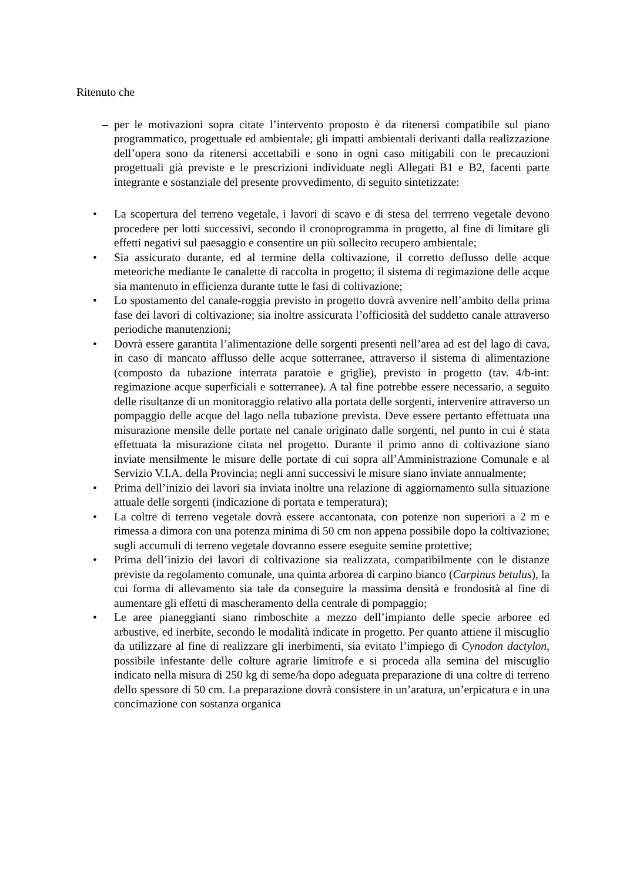Ritenuto che
– per le motivazioni sopra citate l’intervento proposto è da ritenersi compatibile sul piano programmatico, progettuale ed ambientale; gli impatti ambientali derivanti dalla realizzazione dell’opera sono da ritenersi accettabili e sono in ogni caso mitigabili con le precauzioni progettuali già previste e le prescrizioni individuate negli Allegati B1 e B2, facenti parte integrante e sostanziale del presente provvedimento, di seguito sintetizzate:
• La scopertura del terreno vegetale, i lavori di scavo e di stesa del terrreno vegetale devono procedere per lotti successivi, secondo il cronoprogramma in progetto, al fine di limitare gli effetti negativi sul paesaggio e consentire un più sollecito recupero ambientale;
• Sia assicurato durante, ed al termine della coltivazione, il corretto deflusso delle acque meteoriche mediante le canalette di raccolta in progetto; il sistema di regimazione delle acque sia mantenuto in efficienza durante tutte le fasi di coltivazione;
• Lo spostamento del canale-roggia previsto in progetto dovrà avvenire nell’ambito della prima fase dei lavori di coltivazione; sia inoltre assicurata l’officiosità del suddetto canale attraverso periodiche manutenzioni;
• Dovrà essere garantita l’alimentazione delle sorgenti presenti nell’area ad est del lago di cava, in caso di mancato afflusso delle acque sotterranee, attraverso il sistema di alimentazione (composto da tubazione interrata paratoie e griglie), previsto in progetto (tav. 4/b-int: regimazione acque superficiali e sotterranee). A tal fine potrebbe essere necessario, a seguito delle risultanze di un monitoraggio relativo alla portata delle sorgenti, intervenire attraverso un pompaggio delle acque del lago nella tubazione prevista. Deve essere pertanto effettuata una misurazione mensile delle portate nel canale originato dalle sorgenti, nel punto in cui è stata effettuata la misurazione citata nel progetto. Durante il primo anno di coltivazione siano inviate mensilmente le misure delle portate di cui sopra all’Amministrazione Comunale e al Servizio V.I.A. della Provincia; negli anni successivi le misure siano inviate annualmente;
• Prima dell’inizio dei lavori sia inviata inoltre una relazione di aggiornamento sulla situazione attuale delle sorgenti (indicazione di portata e temperatura);
• La coltre di terreno vegetale dovrà essere accantonata, con potenze non superiori a 2 m e rimessa a dimora con una potenza minima di 50 cm non appena possibile dopo la coltivazione; sugli accumuli di terreno vegetale dovranno essere eseguite semine protettive;
• Prima dell’inizio dei lavori di coltivazione sia realizzata, compatibilmente con le distanze previste da regolamento comunale, una quinta arborea di carpino bianco (Carpinus betulus), la cui forma di allevamento sia tale da conseguire la massima densità e frondosità al fine di aumentare gli effetti di mascheramento della centrale di pompaggio;
• Le aree pianeggianti siano rimboschite a mezzo dell’impianto delle specie arboree ed arbustive, ed inerbite, secondo le modalità indicate in progetto. Per quanto attiene il miscuglio da utilizzare al fine di realizzare gli inerbimenti, sia evitato l’impiego di Cynodon dactylon, possibile infestante delle colture agrarie limitrofe e si proceda alla semina del miscuglio indicato nella misura di 250 kg di seme/ha dopo adeguata preparazione di una coltre di terreno dello spessore di 50 cm. La preparazione dovrà consistere in un’aratura, un’erpicatura e in una concimazione con sostanza organica